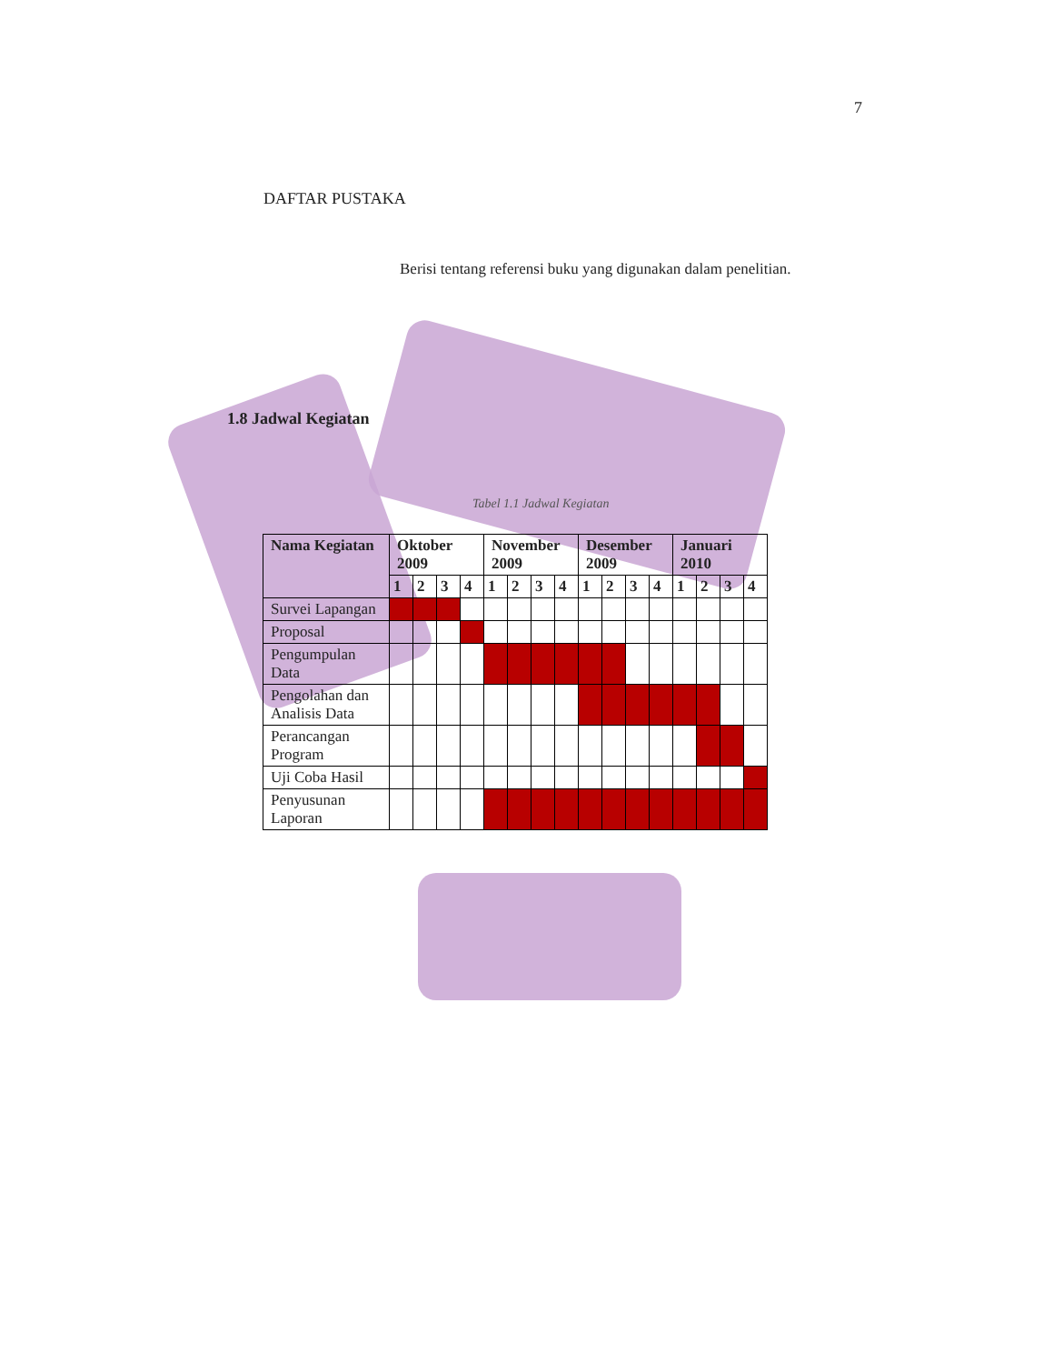7
DAFTAR PUSTAKA
Berisi tentang referensi buku yang digunakan dalam penelitian.
1.8 Jadwal Kegiatan
Tabel 1.1 Jadwal Kegiatan
| Nama Kegiatan | Oktober 2009 | | | | November 2009 | | | | Desember 2009 | | | | Januari 2010 | | | |
| --- | --- | --- | --- | --- | --- | --- | --- | --- | --- | --- | --- | --- | --- | --- | --- | --- |
| | 1 | 2 | 3 | 4 | 1 | 2 | 3 | 4 | 1 | 2 | 3 | 4 | 1 | 2 | 3 | 4 |
| Survei Lapangan | | | | | | | | | | | | | | | | |
| Proposal | | | | | | | | | | | | | | | | |
| Pengumpulan Data | | | | | | | | | | | | | | | | |
| Pengolahan dan Analisis Data | | | | | | | | | | | | | | | | |
| Perancangan Program | | | | | | | | | | | | | | | | |
| Uji Coba Hasil | | | | | | | | | | | | | | | | |
| Penyusunan Laporan | | | | | | | | | | | | | | | | |